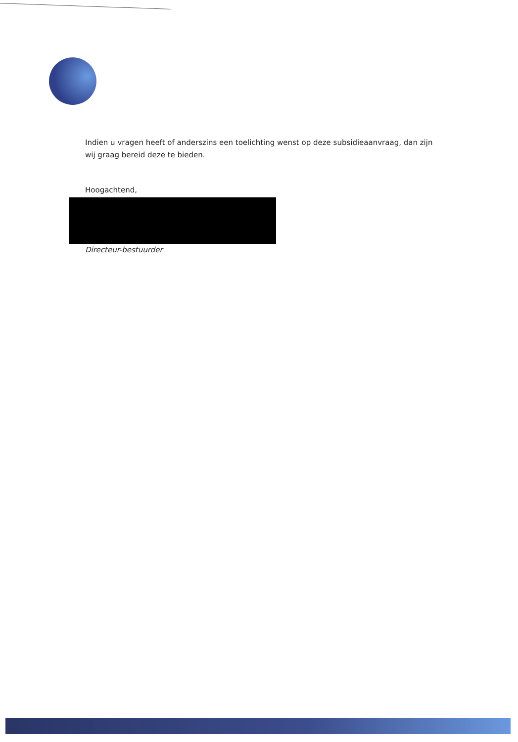Indien u vragen heeft of anderszins een toelichting wenst op deze subsidieaanvraag, dan zijn wij graag bereid deze te bieden.
Hoogachtend,
Directeur-bestuurder